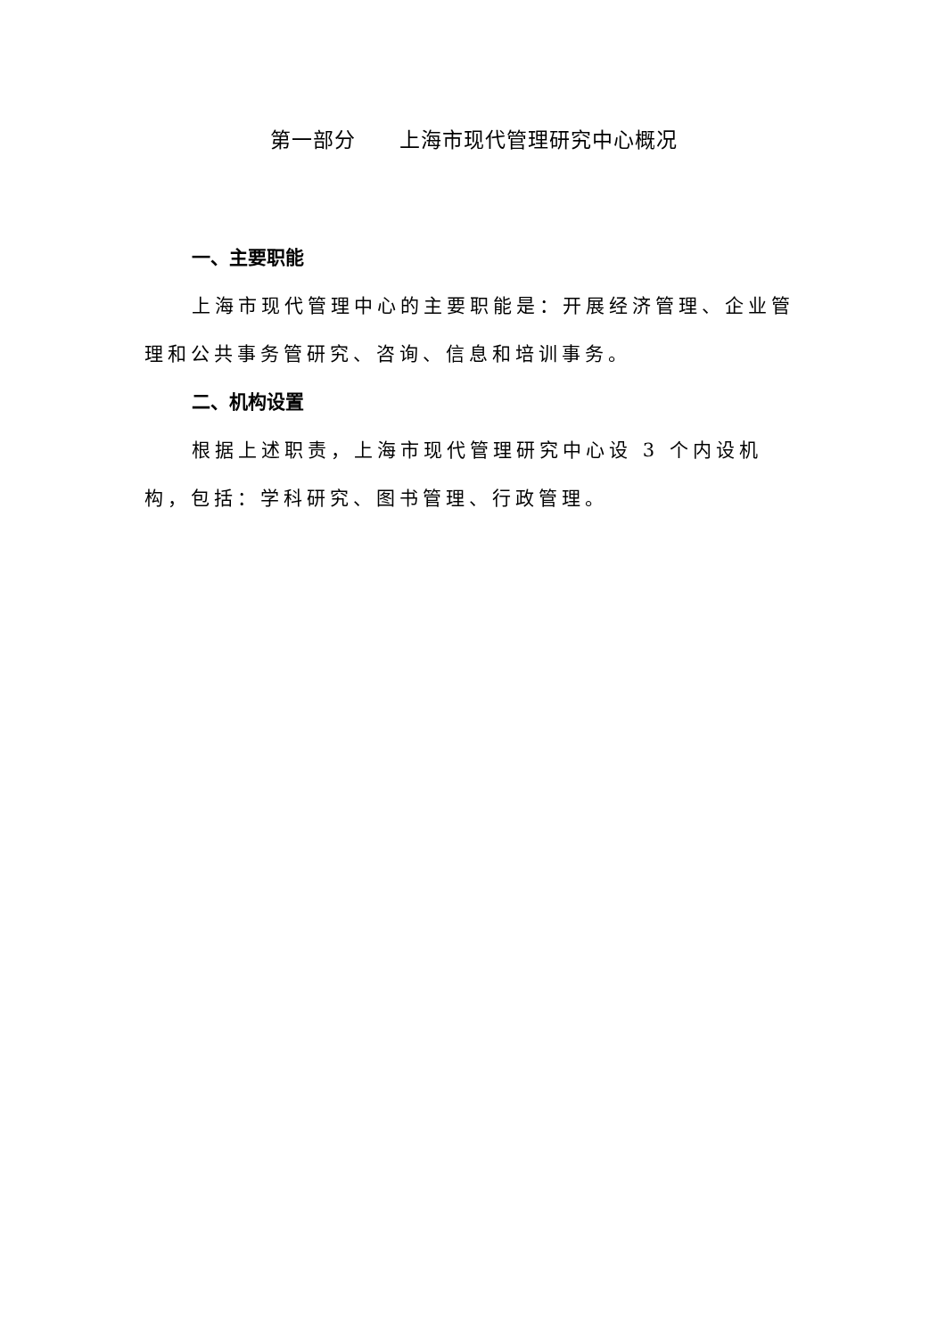第一部分 上海市现代管理研究中心概况
一、主要职能
上海市现代管理中心的主要职能是：开展经济管理、企业管理和公共事务管研究、咨询、信息和培训事务。
二、机构设置
根据上述职责，上海市现代管理研究中心设 3 个内设机构，包括：学科研究、图书管理、行政管理。